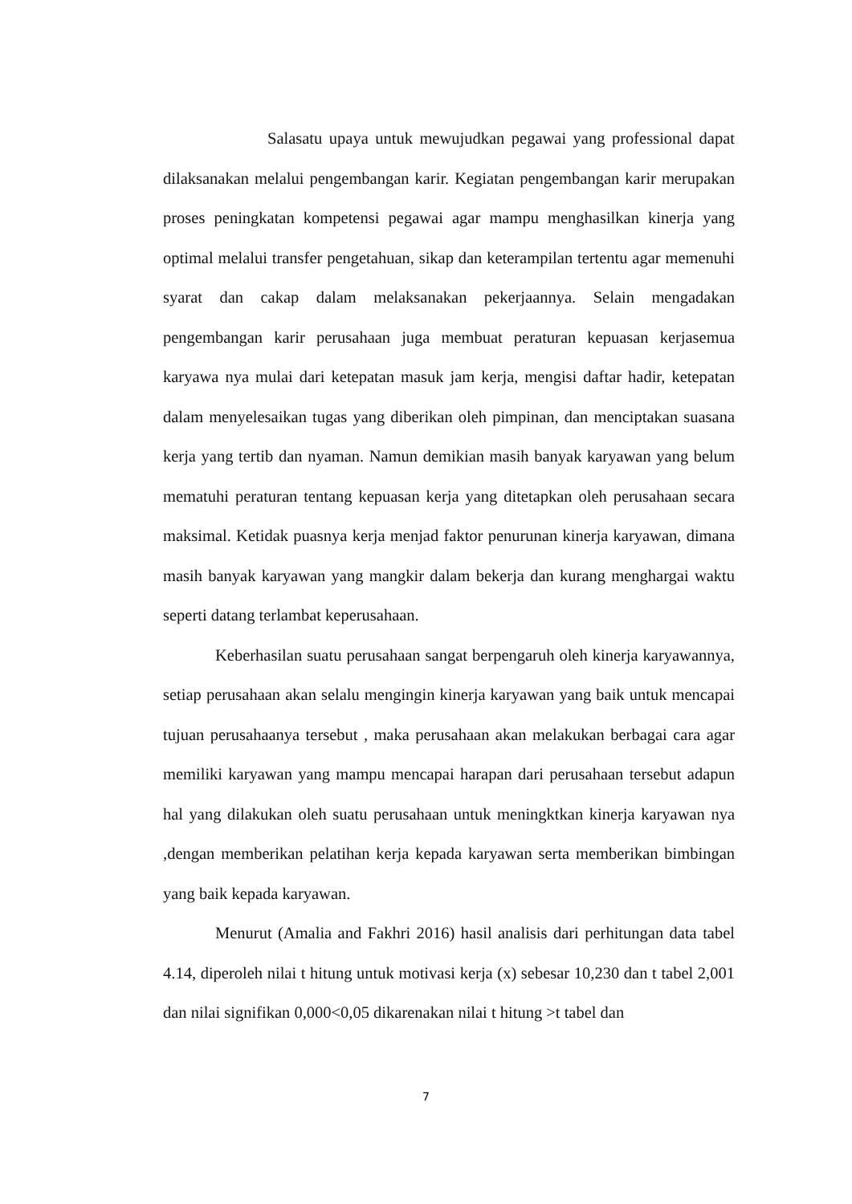Salasatu upaya untuk mewujudkan pegawai yang professional dapat dilaksanakan melalui pengembangan karir. Kegiatan pengembangan karir merupakan proses peningkatan kompetensi pegawai agar mampu menghasilkan kinerja yang optimal melalui transfer pengetahuan, sikap dan keterampilan tertentu agar memenuhi syarat dan cakap dalam melaksanakan pekerjaannya. Selain mengadakan pengembangan karir perusahaan juga membuat peraturan kepuasan kerjasemua karyawa nya mulai dari ketepatan masuk jam kerja, mengisi daftar hadir, ketepatan dalam menyelesaikan tugas yang diberikan oleh pimpinan, dan menciptakan suasana kerja yang tertib dan nyaman. Namun demikian masih banyak karyawan yang belum mematuhi peraturan tentang kepuasan kerja yang ditetapkan oleh perusahaan secara maksimal. Ketidak puasnya kerja menjad faktor penurunan kinerja karyawan, dimana masih banyak karyawan yang mangkir dalam bekerja dan kurang menghargai waktu seperti datang terlambat keperusahaan.
Keberhasilan suatu perusahaan sangat berpengaruh oleh kinerja karyawannya, setiap perusahaan akan selalu mengingin kinerja karyawan yang baik untuk mencapai tujuan perusahaanya tersebut , maka perusahaan akan melakukan berbagai cara agar memiliki karyawan yang mampu mencapai harapan dari perusahaan tersebut adapun hal yang dilakukan oleh suatu perusahaan untuk meningktkan kinerja karyawan nya ,dengan memberikan pelatihan kerja kepada karyawan serta memberikan bimbingan yang baik kepada karyawan.
Menurut (Amalia and Fakhri 2016) hasil analisis dari perhitungan data tabel 4.14, diperoleh nilai t hitung untuk motivasi kerja (x) sebesar 10,230 dan t tabel 2,001 dan nilai signifikan 0,000<0,05 dikarenakan nilai t hitung >t tabel dan
7